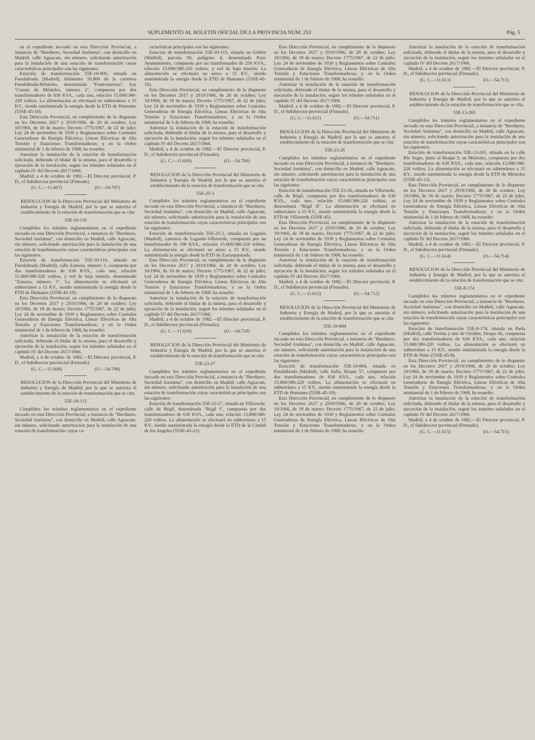SUPLEMENTO AL BOLETIN OFICIAL DE LA PROVINCIA NUM. 253 Pág. 5
en el expediente incoado en esta Dirección Provincial, a instancia de "Iberduero, Sociedad Anónima", con domicilio en Madrid, calle Aguacate, sin número, solicitando autorización para la instalación de una estación de transformación cuyas características principales son las siguientes:
Estación de transformación 55E-10-805, situada en Fuenlabrada (Madrid), kilómetro 10,800 de la carretera Fuenlabrada-Móstoles, denominada "Franromerosa", hoy "Cuesta de Móstoles, número 2", compuesta por dos transformadores de 630 KVA., cada uno, relación 15.000/380-220 voltios. La alimentación se efectuará en subterráneo a 15 KV., siendo suministrada la energía desde la ETD de Humanes (55SE-45-10).
Esta Dirección Provincial, en cumplimiento de lo dispuesto en los Decretos 2617 y 2919/1966, de 20 de octubre; Ley 10/1966, de 18 de marzo; Decreto 1775/1967, de 22 de julio; Ley 24 de noviembre de 1939 y Reglamentos sobre Centrales Generadoras de Energía Eléctrica, Líneas Eléctricas de Alta Tensión y Estaciones Transformadoras; y en la Orden ministerial de 1 de febrero de 1968, ha resuelto:
Autorizar la instalación de la estación de transformación solicitada, debiendo el titular de la misma, para el desarrollo y ejecución de la instalación, seguir los trámites señalados en el capítulo IV del Decreto 2617/1966.
Madrid, a 4 de octubre de 1982.—El Director provincial, P. D., el Subdirector provincial (Firmado).
(G. C.—11.607) (O.—54.707)
RESOLUCION de la Dirección Provincial del Ministerio de Industria y Energía de Madrid, por la que se autoriza el establecimiento de la estación de transformación que se cita:
55E-10-116
Cumplidos los trámites reglamentarios en el expediente incoado en esta Dirección Provincial, a instancia de "Iberduero, Sociedad Anónima", con domicilio en Madrid, calle Aguacate, sin número, solicitando autorización para la instalación de una estación de transformación cuyas características principales son las siguientes:
Estación de transformación 55E-10-116, situada en Fuenlabrada (Madrid), calle Zamora, número 3, compuesta por dos transformadores de 630 KVA., cada uno, relación 15.000/380-220 voltios, y red de baja tensión, denominado "Zamora, número 3". La alimentación se efectuará en subterráneo a 15 KV., siendo suministrada la energía desde la ETD de Humanes (55SE-45-10).
Esta Dirección Provincial, en cumplimiento de lo dispuesto en los Decretos 2617 y 2919/1966, de 20 de octubre; Ley 10/1966, de 18 de marzo; Decreto 1775/1967, de 22 de julio; Ley 24 de noviembre de 1939 y Reglamentos sobre Centrales Generadoras de Energía Eléctrica, Líneas Eléctricas de Alta Tensión y Estaciones Transformadoras; y en la Orden ministerial de 1 de febrero de 1968, ha resuelto:
Autorizar la instalación de la estación de transformación solicitada, debiendo el titular de la misma, para el desarrollo y ejecución de la instalación, seguir los trámites señalados en el capítulo IV del Decreto 2617/1966.
Madrid, a 4 de octubre de 1982.—El Director provincial, P. D., el Subdirector provincial (Firmado).
(G. C.—11.608) (O.—54.708)
RESOLUCION de la Dirección Provincial del Ministerio de Industria y Energía de Madrid, por la que se autoriza el establecimiento de la estación de transformación que se cita:
55E-10-115
Cumplidos los trámites reglamentarios en el expediente incoado en esta Dirección Provincial, a instancia de "Iberduero, Sociedad Anónima", con domicilio en Madrid, calle Aguacate, sin número, solicitando autorización para la instalación de una estación de transformación cuyas ca-
racterísticas principales son las siguientes:
Estación de transformación 55E-10-115, situada en Griñón (Madrid), parcela 99, polígono 4, denominada Pozo Ayuntamiento, compuesta por un transformador de 250 KVA., relación 15.000/380-220 voltios, y red de baja tensión. La alimentación se efectuará en aéreo a 15 KV., siendo suministrada la energía desde la ETD de Humanes (55SE-45-10).
Esta Dirección Provincial, en cumplimiento de lo dispuesto en los Decretos 2617 y 2919/1966, de 20 de octubre; Ley 10/1966, de 18 de marzo; Decreto 1775/1967, de 22 de julio; Ley 24 de noviembre de 1939 y Reglamentos sobre Centrales Generadoras de Energía Eléctrica, Líneas Eléctricas de Alta Tensión y Estaciones Transformadoras; y en la Orden ministerial de 1 de febrero de 1968, ha resuelto:
Autorizar la instalación de la estación de transformación solicitada, debiendo el titular de la misma, para el desarrollo y ejecución de la instalación, seguir los trámites señalados en el capítulo IV del Decreto 2617/1966.
Madrid, a 4 de octubre de 1982.—El Director provincial, P. D., el Subdirector provincial (Firmado).
(G. C.—11.609) (O.—54.709)
RESOLUCION de la Dirección Provincial del Ministerio de Industria y Energía de Madrid, por la que se autoriza el establecimiento de la estación de transformación que se cita:
55E-25-3
Cumplidos los trámites reglamentarios en el expediente incoado en esta Dirección Provincial, a instancia de "Iberduero, Sociedad Anónima", con domicilio en Madrid, calle Aguacate, sin número, solicitando autorización para la instalación de una estación de transformación cuyas características principales son las siguientes:
Estación de transformación 55E-25-3, situada en Leganés (Madrid), carretera de Leganés-Villaverde, compuesta por un transformador de 100 KVA., relación 15.000/380-220 voltios. La alimentación se efectuará en aéreo a 15 KV., siendo suministrada la energía desde la ETD de Zarzaquemada.
Esta Dirección Provincial, en cumplimiento de lo dispuesto en los Decretos 2617 y 2919/1966, de 20 de octubre; Ley 10/1966, de 18 de marzo; Decreto 1775/1967, de 22 de julio; Ley 24 de noviembre de 1939 y Reglamentos sobre Centrales Generadoras de Energía Eléctrica, Líneas Eléctricas de Alta Tensión y Estaciones Transformadoras; y en la Orden ministerial de 1 de febrero de 1968, ha resuelto:
Autorizar la instalación de la estación de transformación solicitada, debiendo el titular de la misma, para el desarrollo y ejecución de la instalación, seguir los trámites señalados en el capítulo IV del Decreto 2617/1966.
Madrid, a 4 de octubre de 1982.—El Director provincial, P. D., el Subdirector provincial (Firmado).
(G. C.—11.610) (O.—54.710)
RESOLUCION de la Dirección Provincial del Ministerio de Industria y Energía de Madrid, por la que se autoriza el establecimiento de la estación de transformación que se cita:
55E-23-27
Cumplidos los trámites reglamentarios en el expediente incoado en esta Dirección Provincial, a instancia de "Iberduero, Sociedad Anónima", con domicilio en Madrid, calle Aguacate, sin número, solicitando autorización para la instalación de una estación de transformación cuyas características principales son las siguientes:
Estación de transformación 55E-23-27, situada en Villaverde, calle de Régil, denominada "Régil I", compuesta por dos transformadores de 630 KVA., cada uno, relación 15.000/380-220 voltios. La alimentación se efectuará en subterráneo a 15 KV., siendo suministrada la energía desde la ETD de la Ciudad de los Angeles (55SE-45-23).
Esta Dirección Provincial, en cumplimiento de lo dispuesto en los Decretos 2617 y 2919/1966, de 20 de octubre; Ley 10/1966, de 18 de marzo; Decreto 1775/1967, de 22 de julio; Ley 24 de noviembre de 1939 y Reglamentos sobre Centrales Generadoras de Energía Eléctrica, Líneas Eléctricas de Alta Tensión y Estaciones Transformadoras; y en la Orden ministerial de 1 de febrero de 1968, ha resuelto:
Autorizar la instalación de la estación de transformación solicitada, debiendo el titular de la misma, para el desarrollo y ejecución de la instalación, seguir los trámites señalados en el capítulo IV del Decreto 2617/1966.
Madrid, a 4 de octubre de 1982.—El Director provincial, P. D., el Subdirector provincial (Firmado).
(G. C.—11.611) (O.—54.711)
RESOLUCION de la Dirección Provincial del Ministerio de Industria y Energía de Madrid, por la que se autoriza el establecimiento de la estación de transformación que se cita:
55E-23-26
Cumplidos los trámites reglamentarios en el expediente incoado en esta Dirección Provincial, a instancia de "Iberduero, Sociedad Anónima", con domicilio en Madrid, calle Aguacate, sin número, solicitando autorización para la instalación de una estación de transformación cuyas características principales son las siguientes:
Estación de transformación 55E-23-26, situada en Villaverde, calle de Régil, compuesta por dos transformadores de 630 KVA., cada uno, relación 15.000/380-220 voltios, se denominará "Régil II". La alimentación se efectuará en subterráneo a 15 KV., siendo suministrada la energía desde la ETD de Villaverde (55SE-45).
Esta Dirección Provincial, en cumplimiento de lo dispuesto en los Decretos 2617 y 2919/1966, de 20 de octubre; Ley 10/1966, de 18 de marzo; Decreto 1775/1967, de 22 de julio; Ley 24 de noviembre de 1939 y Reglamentos sobre Centrales Generadoras de Energía Eléctrica, Líneas Eléctricas de Alta Tensión y Estaciones Transformadoras; y en la Orden ministerial de 1 de febrero de 1968, ha resuelto:
Autorizar la instalación de la estación de transformación solicitada, debiendo el titular de la misma, para el desarrollo y ejecución de la instalación, seguir los trámites señalados en el capítulo IV del Decreto 2617/1966.
Madrid, a 4 de octubre de 1982.—El Director provincial, P. D., el Subdirector provincial (Firmado).
(G. C.—11.612) (O.—54.712)
RESOLUCION de la Dirección Provincial del Ministerio de Industria y Energía de Madrid, por la que se autoriza el establecimiento de la estación de transformación que se cita:
55E-10-804
Cumplidos los trámites reglamentarios en el expediente incoado en esta Dirección Provincial, a instancia de "Iberduero, Sociedad Anónima", con domicilio en Madrid, calle Aguacate, sin número, solicitando autorización para la instalación de una estación de transformación cuyas características principales son las siguientes:
Estación de transformación 55E-10-804, situada en Fuenlabrada (Madrid), calle Italia, bloque 57, compuesta por dos transformadores de 630 KVA., cada uno, relación 15.000/380-220 voltios. La alimentación se efectuará en subterráneo a 15 KV., siendo suministrada la energía desde la ETD de Humanes (55SE-45-10).
Esta Dirección Provincial, en cumplimiento de lo dispuesto en los Decretos 2617 y 2919/1966, de 20 de octubre; Ley 10/1966, de 18 de marzo; Decreto 1775/1967, de 22 de julio; Ley 24 de noviembre de 1939 y Reglamentos sobre Centrales Generadoras de Energía Eléctrica, Líneas Eléctricas de Alta Tensión y Estaciones Transformadoras; y en la Orden ministerial de 1 de febrero de 1968, ha resuelto:
Autorizar la instalación de la estación de transformación solicitada, debiendo el titular de la misma, para el desarrollo y ejecución de la instalación, seguir los trámites señalados en el capítulo IV del Decreto 2617/1966.
Madrid, a 4 de octubre de 1982.—El Director provincial, P. D., el Subdirector provincial (Firmado).
(G. C.—11.613) (O.—54.713)
RESOLUCION de la Dirección Provincial del Ministerio de Industria y Energía de Madrid, por la que se autoriza el establecimiento de la estación de transformación que se cita:
55E-13-265
Cumplidos los trámites reglamentarios en el expediente incoado en esta Dirección Provincial, a instancia de "Iberduero, Sociedad Anónima", con domicilio en Madrid, calle Aguacate, sin número, solicitando autorización para la instalación de una estación de transformación cuyas características principales son las siguientes:
Estación de transformación 55E-13-265, situada en la calle Río Segre, junto al bloque 9, en Móstoles, compuesta por dos transformadores de 630 KVA., cada uno, relación 15.000/380-220 voltios. La alimentación se efectuará en subterráneo a 15 KV., siendo suministrada la energía desde la ETD de Móstoles (55SE-45-13).
Esta Dirección Provincial, en cumplimiento de lo dispuesto en los Decretos 2617 y 2919/1966, de 20 de octubre; Ley 10/1966, de 18 de marzo; Decreto 1775/1967, de 22 de julio; Ley 24 de noviembre de 1939 y Reglamentos sobre Centrales Generadoras de Energía Eléctrica, Líneas Eléctricas de Alta Tensión y Estaciones Transformadoras; y en la Orden ministerial de 1 de febrero de 1968, ha resuelto:
Autorizar la instalación de la estación de transformación solicitada, debiendo el titular de la misma, para el desarrollo y ejecución de la instalación, seguir los trámites señalados en el capítulo IV del Decreto 2617/1966.
Madrid, a 4 de octubre de 1982.—El Director provincial, P. D., el Subdirector provincial (Firmado).
(G. C.—11.614) (O.—54.714)
RESOLUCION de la Dirección Provincial del Ministerio de Industria y Energía de Madrid, por la que se autoriza el establecimiento de la estación de transformación que se cita:
55E-8-174
Cumplidos los trámites reglamentarios en el expediente incoado en esta Dirección Provincial, a instancia de "Iberduero, Sociedad Anónima", con domicilio en Madrid, calle Aguacate, sin número, solicitando autorización para la instalación de una estación de transformación cuyas características principales son las siguientes:
Estación de transformación 55E-8-174, situada en Parla (Madrid), calle Treinta y uno de Octubre, bloque 66, compuesta por dos transformadores de 630 KVA., cada uno, relación 15.000/380-220 voltios. La alimentación se efectuará en subterráneo a 15 KV., siendo suministrada la energía desde la ETD de Pinto (55SE-45-8).
Esta Dirección Provincial, en cumplimiento de lo dispuesto en los Decretos 2617 y 2919/1966, de 20 de octubre; Ley 10/1966, de 18 de marzo; Decreto 1775/1967, de 22 de julio; Ley 24 de noviembre de 1939 y Reglamentos sobre Centrales Generadoras de Energía Eléctrica, Líneas Eléctricas de Alta Tensión y Estaciones Transformadoras; y en la Orden ministerial de 1 de febrero de 1968, ha resuelto:
Autorizar la instalación de la estación de transformación solicitada, debiendo el titular de la misma, para el desarrollo y ejecución de la instalación, seguir los trámites señalados en el capítulo IV del Decreto 2617/1966.
Madrid, a 4 de octubre de 1982.—El Director provincial, P. D., el Subdirector provincial (Firmado).
(G. C.—11.615) (O.—54.715)